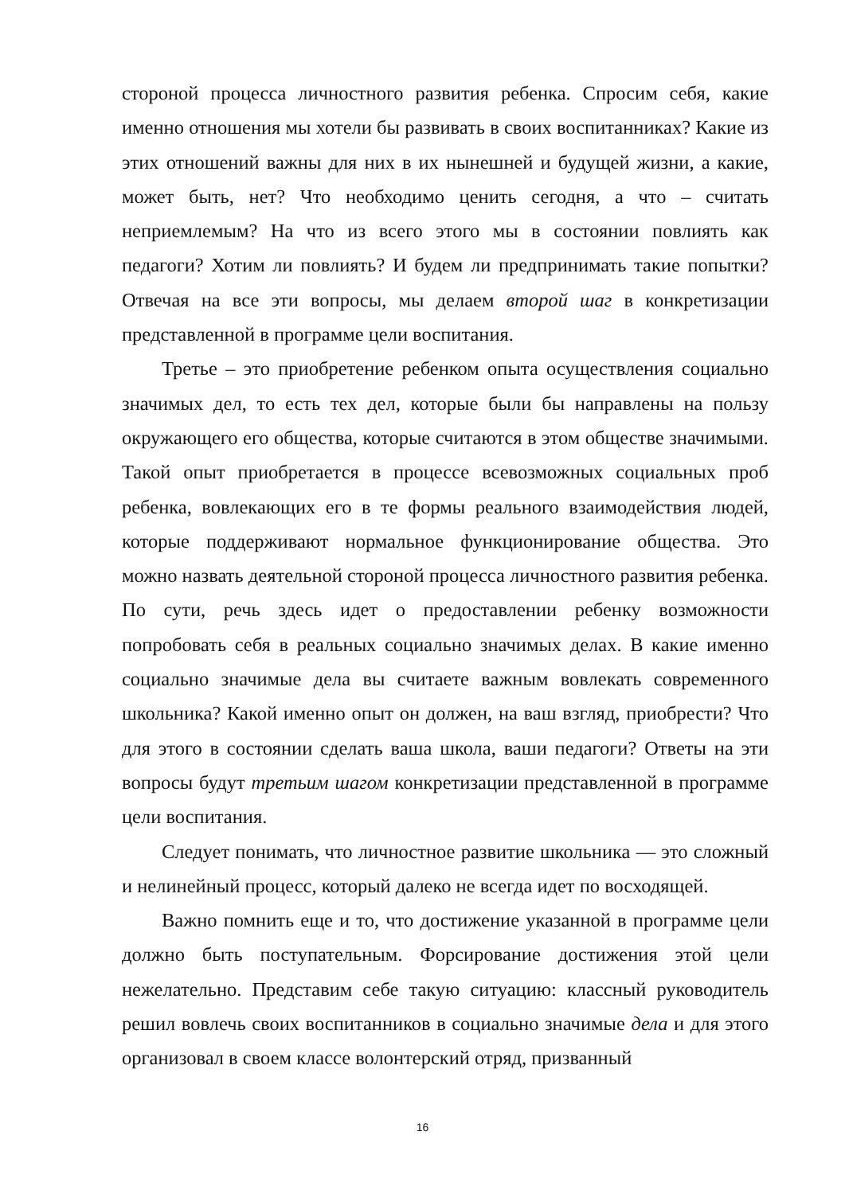стороной процесса личностного развития ребенка. Спросим себя, какие именно отношения мы хотели бы развивать в своих воспитанниках? Какие из этих отношений важны для них в их нынешней и будущей жизни, а какие, может быть, нет? Что необходимо ценить сегодня, а что – считать неприемлемым? На что из всего этого мы в состоянии повлиять как педагоги? Хотим ли повлиять? И будем ли предпринимать такие попытки? Отвечая на все эти вопросы, мы делаем второй шаг в конкретизации представленной в программе цели воспитания.
Третье – это приобретение ребенком опыта осуществления социально значимых дел, то есть тех дел, которые были бы направлены на пользу окружающего его общества, которые считаются в этом обществе значимыми. Такой опыт приобретается в процессе всевозможных социальных проб ребенка, вовлекающих его в те формы реального взаимодействия людей, которые поддерживают нормальное функционирование общества. Это можно назвать деятельной стороной процесса личностного развития ребенка. По сути, речь здесь идет о предоставлении ребенку возможности попробовать себя в реальных социально значимых делах. В какие именно социально значимые дела вы считаете важным вовлекать современного школьника? Какой именно опыт он должен, на ваш взгляд, приобрести? Что для этого в состоянии сделать ваша школа, ваши педагоги? Ответы на эти вопросы будут третьим шагом конкретизации представленной в программе цели воспитания.
Следует понимать, что личностное развитие школьника — это сложный и нелинейный процесс, который далеко не всегда идет по восходящей.
Важно помнить еще и то, что достижение указанной в программе цели должно быть поступательным. Форсирование достижения этой цели нежелательно. Представим себе такую ситуацию: классный руководитель решил вовлечь своих воспитанников в социально значимые дела и для этого организовал в своем классе волонтерский отряд, призванный
16